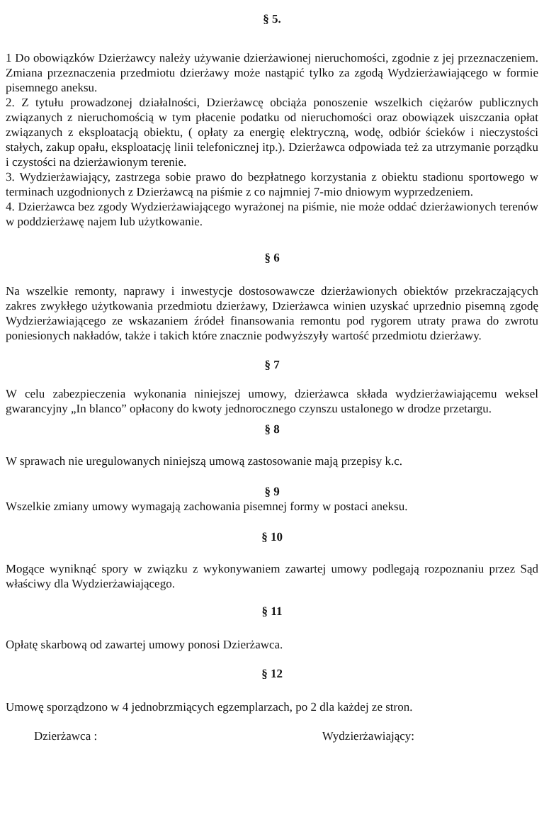§ 5.
1 Do obowiązków Dzierżawcy należy używanie dzierżawionej nieruchomości, zgodnie z jej przeznaczeniem. Zmiana przeznaczenia przedmiotu dzierżawy może nastąpić tylko za zgodą Wydzierżawiającego w formie pisemnego aneksu.
2. Z tytułu prowadzonej działalności, Dzierżawcę obciąża ponoszenie wszelkich ciężarów publicznych związanych z nieruchomością w tym płacenie podatku od nieruchomości oraz obowiązek uiszczania opłat związanych z eksploatacją obiektu, ( opłaty za energię elektryczną, wodę, odbiór ścieków i nieczystości stałych, zakup opału, eksploatację linii telefonicznej itp.). Dzierżawca odpowiada też za utrzymanie porządku i czystości na dzierżawionym terenie.
3. Wydzierżawiający, zastrzega sobie prawo do bezpłatnego korzystania z obiektu stadionu sportowego w terminach uzgodnionych z Dzierżawcą na piśmie z co najmniej 7-mio dniowym wyprzedzeniem.
4. Dzierżawca bez zgody Wydzierżawiającego wyrażonej na piśmie, nie może oddać dzierżawionych terenów w poddzierżawę najem lub użytkowanie.
§ 6
Na wszelkie remonty, naprawy i inwestycje dostosowawcze dzierżawionych obiektów przekraczających zakres zwykłego użytkowania przedmiotu dzierżawy, Dzierżawca winien uzyskać uprzednio pisemną zgodę Wydzierżawiającego ze wskazaniem źródeł finansowania remontu pod rygorem utraty prawa do zwrotu poniesionych nakładów, także i takich które znacznie podwyższyły wartość przedmiotu dzierżawy.
§ 7
W celu zabezpieczenia wykonania niniejszej umowy, dzierżawca składa wydzierżawiającemu weksel gwarancyjny „In blanco” opłacony do kwoty jednorocznego czynszu ustalonego w drodze przetargu.
§ 8
W sprawach nie uregulowanych niniejszą umową zastosowanie mają przepisy k.c.
§ 9
Wszelkie zmiany umowy wymagają zachowania pisemnej formy w postaci aneksu.
§ 10
Mogące wyniknąć spory w związku z wykonywaniem zawartej umowy podlegają rozpoznaniu przez Sąd właściwy dla Wydzierżawiającego.
§ 11
Opłatę skarbową od zawartej umowy ponosi Dzierżawca.
§ 12
Umowę sporządzono w 4 jednobrzmiących egzemplarzach, po 2 dla każdej ze stron.
Dzierżawca : Wydzierżawiający: